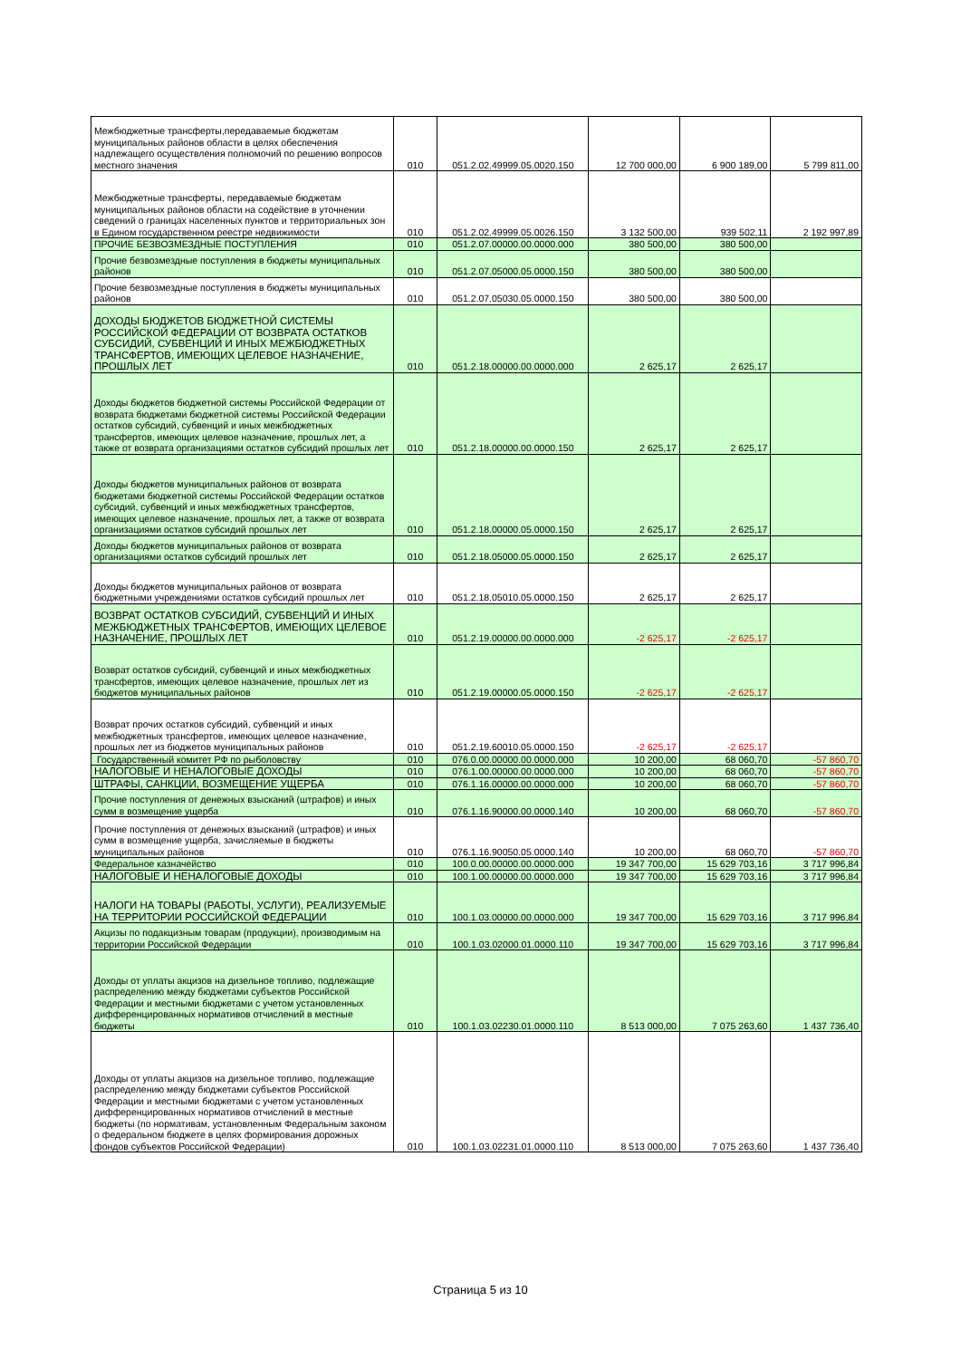| Межбюджетные трансферты,передаваемые бюджетам муниципальных районов области в целях обеспечения надлежащего осуществления полномочий по решению вопросов местного значения | 010 | 051.2.02.49999.05.0020.150 | 12 700 000,00 | 6 900 189,00 | 5 799 811,00 |
| Межбюджетные трансферты, передаваемые бюджетам муниципальных районов области на содействие в уточнении сведений о границах населенных пунктов и территориальных зон в Едином государственном реестре недвижимости | 010 | 051.2.02.49999.05.0026.150 | 3 132 500,00 | 939 502,11 | 2 192 997,89 |
| ПРОЧИЕ БЕЗВОЗМЕЗДНЫЕ ПОСТУПЛЕНИЯ | 010 | 051.2.07.00000.00.0000.000 | 380 500,00 | 380 500,00 | |
| Прочие безвозмездные поступления в бюджеты муниципальных районов | 010 | 051.2.07.05000.05.0000.150 | 380 500,00 | 380 500,00 | |
| Прочие безвозмездные поступления в бюджеты муниципальных районов | 010 | 051.2.07.05030.05.0000.150 | 380 500,00 | 380 500,00 | |
| ДОХОДЫ БЮДЖЕТОВ БЮДЖЕТНОЙ СИСТЕМЫ РОССИЙСКОЙ ФЕДЕРАЦИИ ОТ ВОЗВРАТА ОСТАТКОВ СУБСИДИЙ, СУБВЕНЦИЙ И ИНЫХ МЕЖБЮДЖЕТНЫХ ТРАНСФЕРТОВ, ИМЕЮЩИХ ЦЕЛЕВОЕ НАЗНАЧЕНИЕ, ПРОШЛЫХ ЛЕТ | 010 | 051.2.18.00000.00.0000.000 | 2 625,17 | 2 625,17 | |
| Доходы бюджетов бюджетной системы Российской Федерации от возврата бюджетами бюджетной системы Российской Федерации остатков субсидий, субвенций и иных межбюджетных трансфертов, имеющих целевое назначение, прошлых лет, а также от возврата организациями остатков субсидий прошлых лет | 010 | 051.2.18.00000.00.0000.150 | 2 625,17 | 2 625,17 | |
| Доходы бюджетов муниципальных районов от возврата бюджетами бюджетной системы Российской Федерации остатков субсидий, субвенций и иных межбюджетных трансфертов, имеющих целевое назначение, прошлых лет, а также от возврата организациями остатков субсидий прошлых лет | 010 | 051.2.18.00000.05.0000.150 | 2 625,17 | 2 625,17 | |
| Доходы бюджетов муниципальных районов от возврата организациями остатков субсидий прошлых лет | 010 | 051.2.18.05000.05.0000.150 | 2 625,17 | 2 625,17 | |
| Доходы бюджетов муниципальных районов от возврата бюджетными учреждениями остатков субсидий прошлых лет | 010 | 051.2.18.05010.05.0000.150 | 2 625,17 | 2 625,17 | |
| ВОЗВРАТ ОСТАТКОВ СУБСИДИЙ, СУБВЕНЦИЙ И ИНЫХ МЕЖБЮДЖЕТНЫХ ТРАНСФЕРТОВ, ИМЕЮЩИХ ЦЕЛЕВОЕ НАЗНАЧЕНИЕ, ПРОШЛЫХ ЛЕТ | 010 | 051.2.19.00000.00.0000.000 | -2 625,17 | -2 625,17 | |
| Возврат остатков субсидий, субвенций и иных межбюджетных трансфертов, имеющих целевое назначение, прошлых лет из бюджетов муниципальных районов | 010 | 051.2.19.00000.05.0000.150 | -2 625,17 | -2 625,17 | |
| Возврат прочих остатков субсидий, субвенций и иных межбюджетных трансфертов, имеющих целевое назначение, прошлых лет из бюджетов муниципальных районов | 010 | 051.2.19.60010.05.0000.150 | -2 625,17 | -2 625,17 | |
| Государственный комитет РФ по рыболовству | 010 | 076.0.00.00000.00.0000.000 | 10 200,00 | 68 060,70 | -57 860,70 |
| НАЛОГОВЫЕ И НЕНАЛОГОВЫЕ ДОХОДЫ | 010 | 076.1.00.00000.00.0000.000 | 10 200,00 | 68 060,70 | -57 860,70 |
| ШТРАФЫ, САНКЦИИ, ВОЗМЕЩЕНИЕ УЩЕРБА | 010 | 076.1.16.00000.00.0000.000 | 10 200,00 | 68 060,70 | -57 860,70 |
| Прочие поступления от денежных взысканий (штрафов) и иных сумм в возмещение ущерба | 010 | 076.1.16.90000.00.0000.140 | 10 200,00 | 68 060,70 | -57 860,70 |
| Прочие поступления от денежных взысканий (штрафов) и иных сумм в возмещение ущерба, зачисляемые в бюджеты муниципальных районов | 010 | 076.1.16.90050.05.0000.140 | 10 200,00 | 68 060,70 | -57 860,70 |
| Федеральное казначейство | 010 | 100.0.00.00000.00.0000.000 | 19 347 700,00 | 15 629 703,16 | 3 717 996,84 |
| НАЛОГОВЫЕ И НЕНАЛОГОВЫЕ ДОХОДЫ | 010 | 100.1.00.00000.00.0000.000 | 19 347 700,00 | 15 629 703,16 | 3 717 996,84 |
| НАЛОГИ НА ТОВАРЫ (РАБОТЫ, УСЛУГИ), РЕАЛИЗУЕМЫЕ НА ТЕРРИТОРИИ РОССИЙСКОЙ ФЕДЕРАЦИИ | 010 | 100.1.03.00000.00.0000.000 | 19 347 700,00 | 15 629 703,16 | 3 717 996,84 |
| Акцизы по подакцизным товарам (продукции), производимым на территории Российской Федерации | 010 | 100.1.03.02000.01.0000.110 | 19 347 700,00 | 15 629 703,16 | 3 717 996,84 |
| Доходы от уплаты акцизов на дизельное топливо, подлежащие распределению между бюджетами субъектов Российской Федерации и местными бюджетами с учетом установленных дифференцированных нормативов отчислений в местные бюджеты | 010 | 100.1.03.02230.01.0000.110 | 8 513 000,00 | 7 075 263,60 | 1 437 736,40 |
| Доходы от уплаты акцизов на дизельное топливо, подлежащие распределению между бюджетами субъектов Российской Федерации и местными бюджетами с учетом установленных дифференцированных нормативов отчислений в местные бюджеты (по нормативам, установленным Федеральным законом о федеральном бюджете в целях формирования дорожных фондов субъектов Российской Федерации) | 010 | 100.1.03.02231.01.0000.110 | 8 513 000,00 | 7 075 263,60 | 1 437 736,40 |
Страница 5 из 10